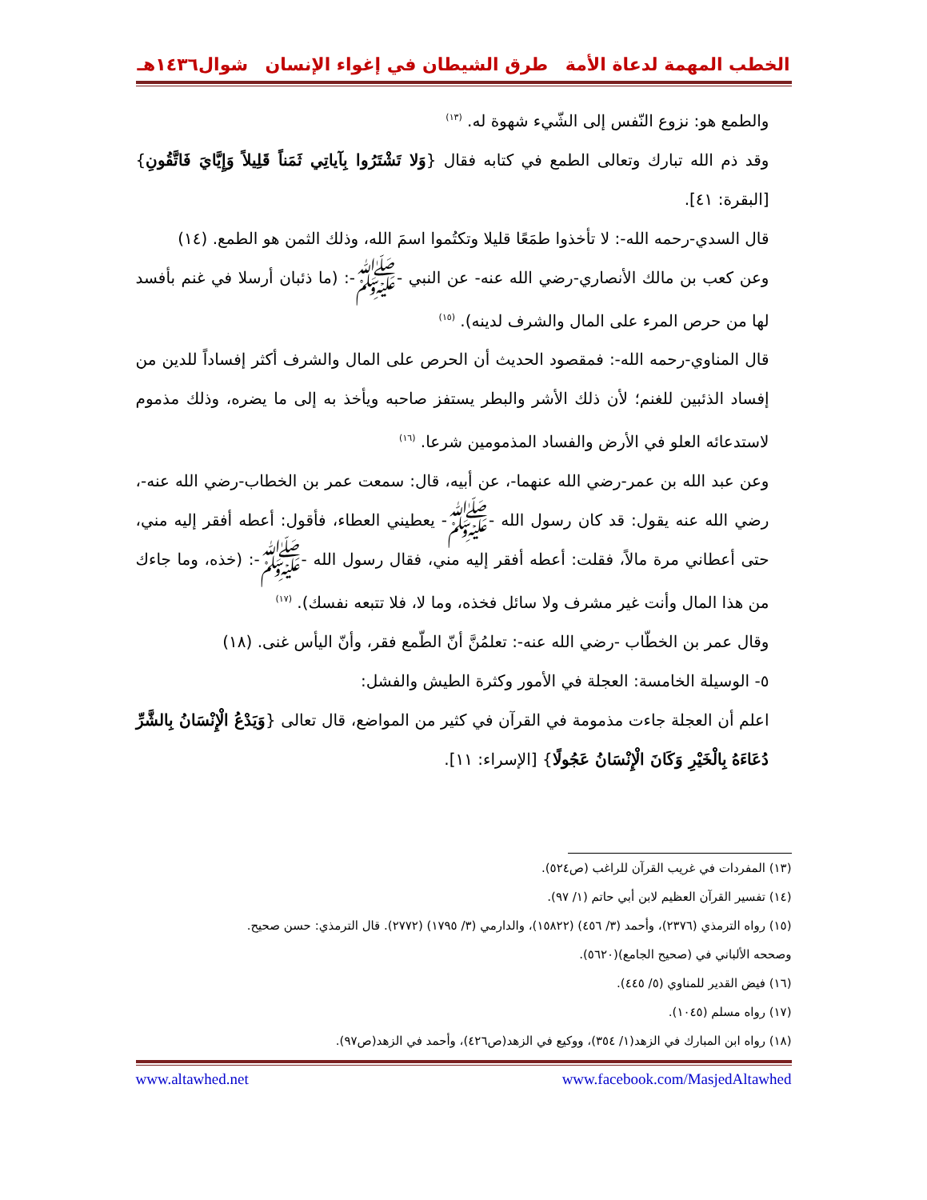الخطب المهمة لدعاة الأمة طرق الشيطان في إغواء الإنسان شوال١٤٣٦هـ
والطمع هو: نزوع النّفس إلى الشّيء شهوة له. <sup>(١٣)</sup>
وقد ذم الله تبارك وتعالى الطمع في كتابه فقال {وَلا تَشْتَرُوا بِآياتِي ثَمَناً قَلِيلاً وَإِيَّايَ فَاتَّقُونِ} [البقرة: ٤١].
قال السدي-رحمه الله-: لا تأخذوا طمَعًا قليلا وتكتُموا اسمَ الله، وذلك الثمن هو الطمع. (١٤)
وعن كعب بن مالك الأنصاري-رضي الله عنه- عن النبي -ﷺ-: (ما ذئبان أرسلا في غنم بأفسد لها من حرص المرء على المال والشرف لدينه). <sup>(١٥)</sup>
قال المناوي-رحمه الله-: فمقصود الحديث أن الحرص على المال والشرف أكثر إفساداً للدين من إفساد الذئبين للغنم؛ لأن ذلك الأشر والبطر يستفز صاحبه ويأخذ به إلى ما يضره، وذلك مذموم لاستدعائه العلو في الأرض والفساد المذمومين شرعا. <sup>(١٦)</sup>
وعن عبد الله بن عمر-رضي الله عنهما-، عن أبيه، قال: سمعت عمر بن الخطاب-رضي الله عنه-، رضي الله عنه يقول: قد كان رسول الله -ﷺ- يعطيني العطاء، فأقول: أعطه أفقر إليه مني، حتى أعطاني مرة مالاً، فقلت: أعطه أفقر إليه مني، فقال رسول الله -ﷺ-: (خذه، وما جاءك من هذا المال وأنت غير مشرف ولا سائل فخذه، وما لا، فلا تتبعه نفسك). <sup>(١٧)</sup>
وقال عمر بن الخطّاب -رضي الله عنه-: تعلمُنَّ أنّ الطّمع فقر، وأنّ اليأس غنى. (١٨)
٥- الوسيلة الخامسة: العجلة في الأمور وكثرة الطيش والفشل:
اعلم أن العجلة جاءت مذمومة في القرآن في كثير من المواضع، قال تعالى {وَيَدْعُ الْإِنْسَانُ بِالشَّرِّ دُعَاءَهُ بِالْخَيْرِ وَكَانَ الْإِنْسَانُ عَجُولًا} [الإسراء: ١١].
(١٣) المفردات في غريب القرآن للراغب (ص٥٢٤).
(١٤) تفسير القرآن العظيم لابن أبي حاتم (١/ ٩٧).
(١٥) رواه الترمذي (٢٣٧٦)، وأحمد (٣/ ٤٥٦) (١٥٨٢٢)، والدارمي (٣/ ١٧٩٥) (٢٧٧٢). قال الترمذي: حسن صحيح.
وصححه الألباني في (صحيح الجامع)(٥٦٢٠).
(١٦) فيض القدير للمناوي (٥/ ٤٤٥).
(١٧) رواه مسلم (١٠٤٥).
(١٨) رواه ابن المبارك في الزهد(١/ ٣٥٤)، ووكيع في الزهد(ص٤٢٦)، وأحمد في الزهد(ص٩٧).
www.facebook.com/MasjedAltawhed www.altawhed.net